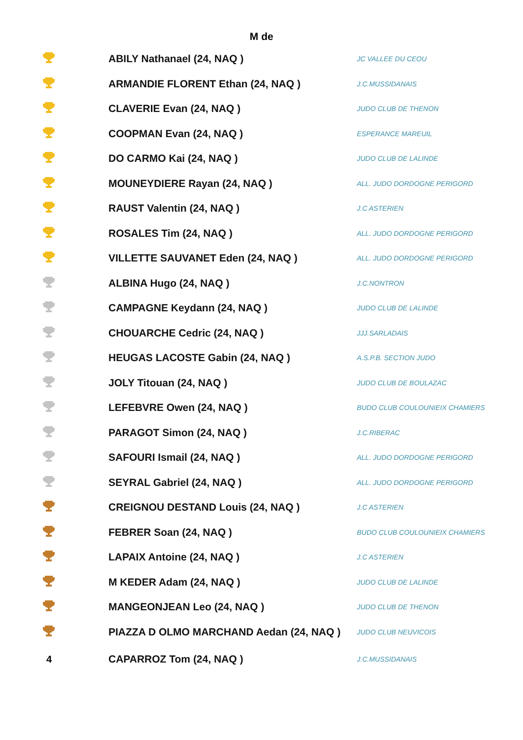M de
| | ABILY Nathanael (24, NAQ ) | JC VALLEE DU CEOU |
| | ARMANDIE FLORENT Ethan (24, NAQ ) | J.C.MUSSIDANAIS |
| | CLAVERIE Evan (24, NAQ ) | JUDO CLUB DE THENON |
| | COOPMAN Evan (24, NAQ ) | ESPERANCE MAREUIL |
| | DO CARMO Kai (24, NAQ ) | JUDO CLUB DE LALINDE |
| | MOUNEYDIERE Rayan (24, NAQ ) | ALL. JUDO DORDOGNE PERIGORD |
| | RAUST Valentin (24, NAQ ) | J.C ASTERIEN |
| | ROSALES Tim (24, NAQ ) | ALL. JUDO DORDOGNE PERIGORD |
| | VILLETTE SAUVANET Eden (24, NAQ ) | ALL. JUDO DORDOGNE PERIGORD |
| | ALBINA Hugo (24, NAQ ) | J.C.NONTRON |
| | CAMPAGNE Keydann (24, NAQ ) | JUDO CLUB DE LALINDE |
| | CHOUARCHE Cedric (24, NAQ ) | JJJ.SARLADAIS |
| | HEUGAS LACOSTE Gabin (24, NAQ ) | A.S.P.B. SECTION JUDO |
| | JOLY Titouan (24, NAQ ) | JUDO CLUB DE BOULAZAC |
| | LEFEBVRE Owen (24, NAQ ) | BUDO CLUB COULOUNIEIX CHAMIERS |
| | PARAGOT Simon (24, NAQ ) | J.C.RIBERAC |
| | SAFOURI Ismail (24, NAQ ) | ALL. JUDO DORDOGNE PERIGORD |
| | SEYRAL Gabriel (24, NAQ ) | ALL. JUDO DORDOGNE PERIGORD |
| | CREIGNOU DESTAND Louis (24, NAQ ) | J.C ASTERIEN |
| | FEBRER Soan (24, NAQ ) | BUDO CLUB COULOUNIEIX CHAMIERS |
| | LAPAIX Antoine (24, NAQ ) | J.C ASTERIEN |
| | M KEDER Adam (24, NAQ ) | JUDO CLUB DE LALINDE |
| | MANGEONJEAN Leo (24, NAQ ) | JUDO CLUB DE THENON |
| | PIAZZA D OLMO MARCHAND Aedan (24, NAQ ) | JUDO CLUB NEUVICOIS |
| 4 | CAPARROZ Tom (24, NAQ ) | J.C.MUSSIDANAIS |